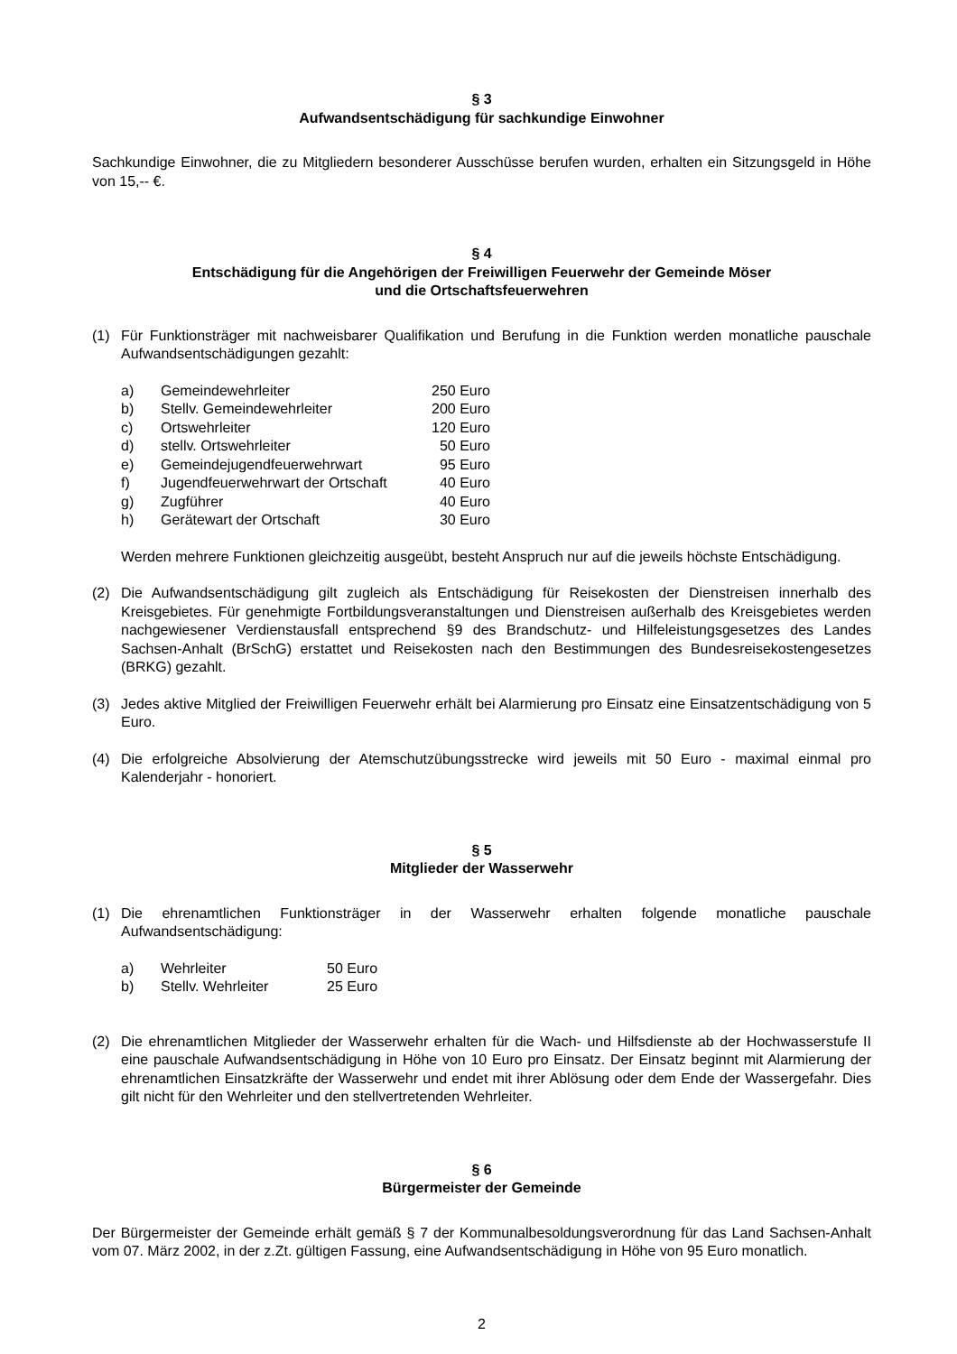§ 3
Aufwandsentschädigung für sachkundige Einwohner
Sachkundige Einwohner, die zu Mitgliedern besonderer Ausschüsse berufen wurden, erhalten ein Sitzungsgeld in Höhe von 15,-- €.
§ 4
Entschädigung für die Angehörigen der Freiwilligen Feuerwehr der Gemeinde Möser
und die Ortschaftsfeuerwehren
(1) Für Funktionsträger mit nachweisbarer Qualifikation und Berufung in die Funktion werden monatliche pauschale Aufwandsentschädigungen gezahlt:
| a) | Gemeindewehrleiter | 250 Euro |
| b) | Stellv. Gemeindewehrleiter | 200 Euro |
| c) | Ortswehrleiter | 120 Euro |
| d) | stellv. Ortswehrleiter | 50 Euro |
| e) | Gemeindejugendfeuerwehrwart | 95 Euro |
| f) | Jugendfeuerwehrwart der Ortschaft | 40 Euro |
| g) | Zugführer | 40 Euro |
| h) | Gerätewart der Ortschaft | 30 Euro |
Werden mehrere Funktionen gleichzeitig ausgeübt, besteht Anspruch nur auf die jeweils höchste Entschädigung.
(2) Die Aufwandsentschädigung gilt zugleich als Entschädigung für Reisekosten der Dienstreisen innerhalb des Kreisgebietes. Für genehmigte Fortbildungsveranstaltungen und Dienstreisen außerhalb des Kreisgebietes werden nachgewiesener Verdienstausfall entsprechend §9 des Brandschutz- und Hilfeleistungsgesetzes des Landes Sachsen-Anhalt (BrSchG) erstattet und Reisekosten nach den Bestimmungen des Bundesreisekostengesetzes (BRKG) gezahlt.
(3) Jedes aktive Mitglied der Freiwilligen Feuerwehr erhält bei Alarmierung pro Einsatz eine Einsatzentschädigung von 5 Euro.
(4) Die erfolgreiche Absolvierung der Atemschutzübungsstrecke wird jeweils mit 50 Euro - maximal einmal pro Kalenderjahr - honoriert.
§ 5
Mitglieder der Wasserwehr
(1) Die ehrenamtlichen Funktionsträger in der Wasserwehr erhalten folgende monatliche pauschale Aufwandsentschädigung:
| a) | Wehrleiter | 50 Euro |
| b) | Stellv. Wehrleiter | 25 Euro |
(2) Die ehrenamtlichen Mitglieder der Wasserwehr erhalten für die Wach- und Hilfsdienste ab der Hochwasserstufe II eine pauschale Aufwandsentschädigung in Höhe von 10 Euro pro Einsatz. Der Einsatz beginnt mit Alarmierung der ehrenamtlichen Einsatzkräfte der Wasserwehr und endet mit ihrer Ablösung oder dem Ende der Wassergefahr. Dies gilt nicht für den Wehrleiter und den stellvertretenden Wehrleiter.
§ 6
Bürgermeister der Gemeinde
Der Bürgermeister der Gemeinde erhält gemäß § 7 der Kommunalbesoldungsverordnung für das Land Sachsen-Anhalt vom 07. März 2002, in der z.Zt. gültigen Fassung, eine Aufwandsentschädigung in Höhe von 95 Euro monatlich.
2